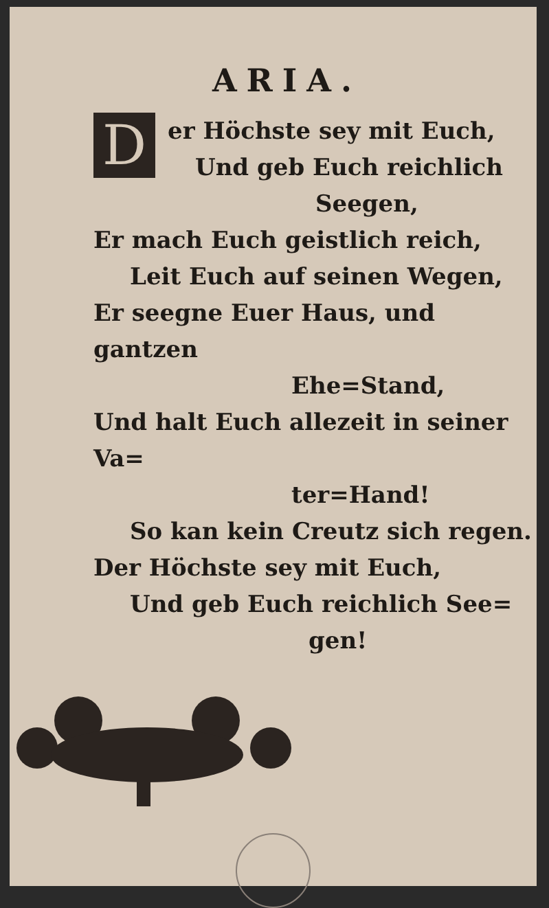ARIA.
D
er Höchste sey mit Euch,
Und geb Euch reichlich
Seegen,
Er mach Euch geistlich reich,
Leit Euch auf seinen Wegen,
Er seegne Euer Haus, und gantzen
Ehe=Stand,
Und halt Euch allezeit in seiner Va=
ter=Hand!
So kan kein Creutz sich regen.
Der Höchste sey mit Euch,
Und geb Euch reichlich See=
gen!